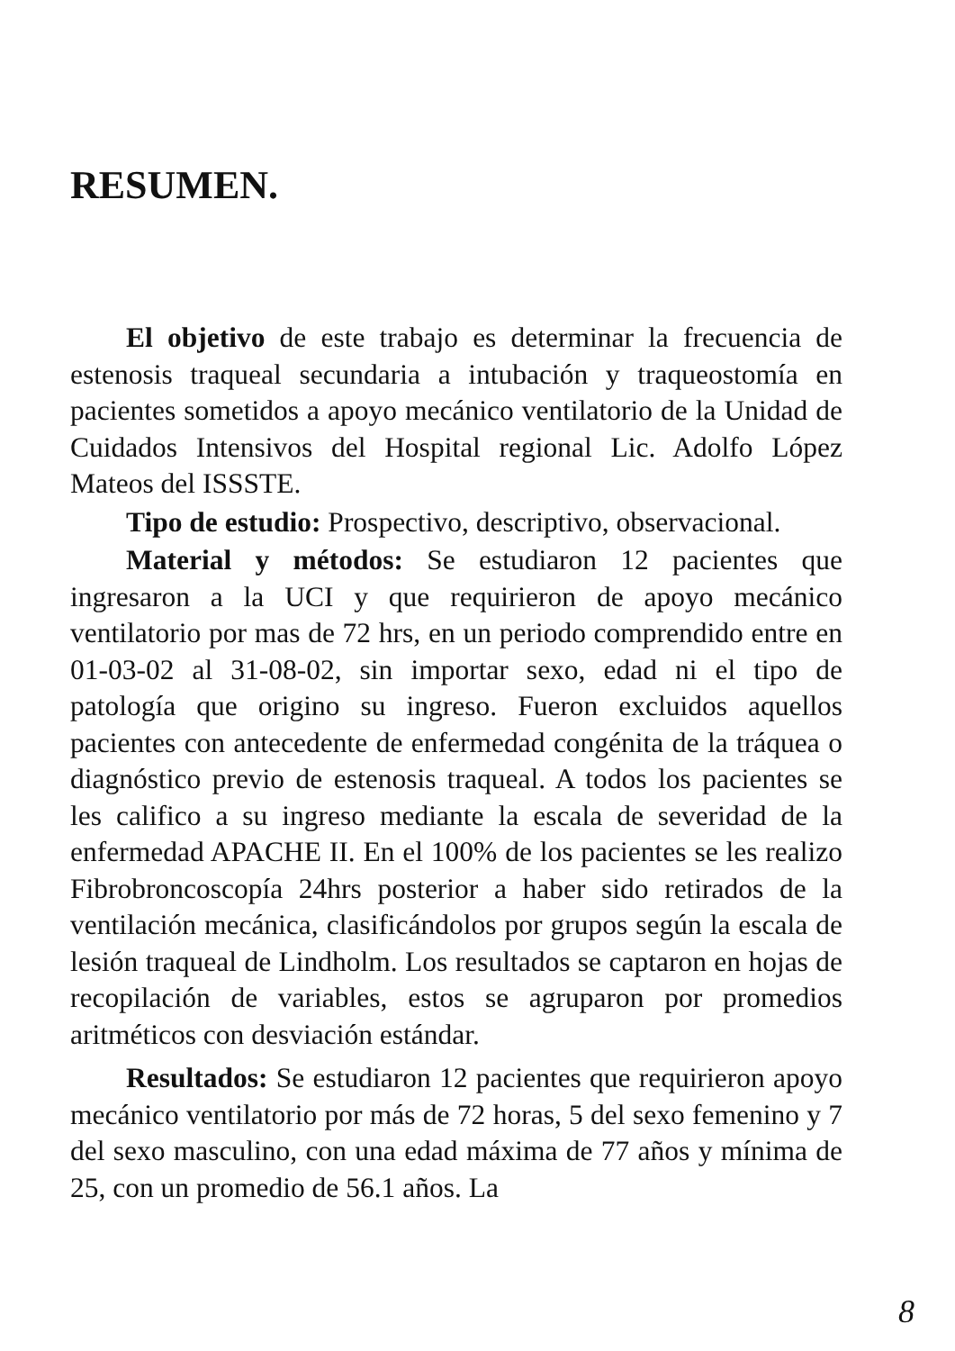RESUMEN.
El objetivo de este trabajo es determinar la frecuencia de estenosis traqueal secundaria a intubación y traqueostomía en pacientes sometidos a apoyo mecánico ventilatorio de la Unidad de Cuidados Intensivos del Hospital regional Lic. Adolfo López Mateos del ISSSTE.
Tipo de estudio: Prospectivo, descriptivo, observacional.
Material y métodos: Se estudiaron 12 pacientes que ingresaron a la UCI y que requirieron de apoyo mecánico ventilatorio por mas de 72 hrs, en un periodo comprendido entre en 01-03-02 al 31-08-02, sin importar sexo, edad ni el tipo de patología que origino su ingreso. Fueron excluidos aquellos pacientes con antecedente de enfermedad congénita de la tráquea o diagnóstico previo de estenosis traqueal. A todos los pacientes se les califico a su ingreso mediante la escala de severidad de la enfermedad APACHE II. En el 100% de los pacientes se les realizo Fibrobroncoscopía 24hrs posterior a haber sido retirados de la ventilación mecánica, clasificándolos por grupos según la escala de lesión traqueal de Lindholm. Los resultados se captaron en hojas de recopilación de variables, estos se agruparon por promedios aritméticos con desviación estándar.
Resultados: Se estudiaron 12 pacientes que requirieron apoyo mecánico ventilatorio por más de 72 horas, 5 del sexo femenino y 7 del sexo masculino, con una edad máxima de 77 años y mínima de 25, con un promedio de 56.1 años. La
8